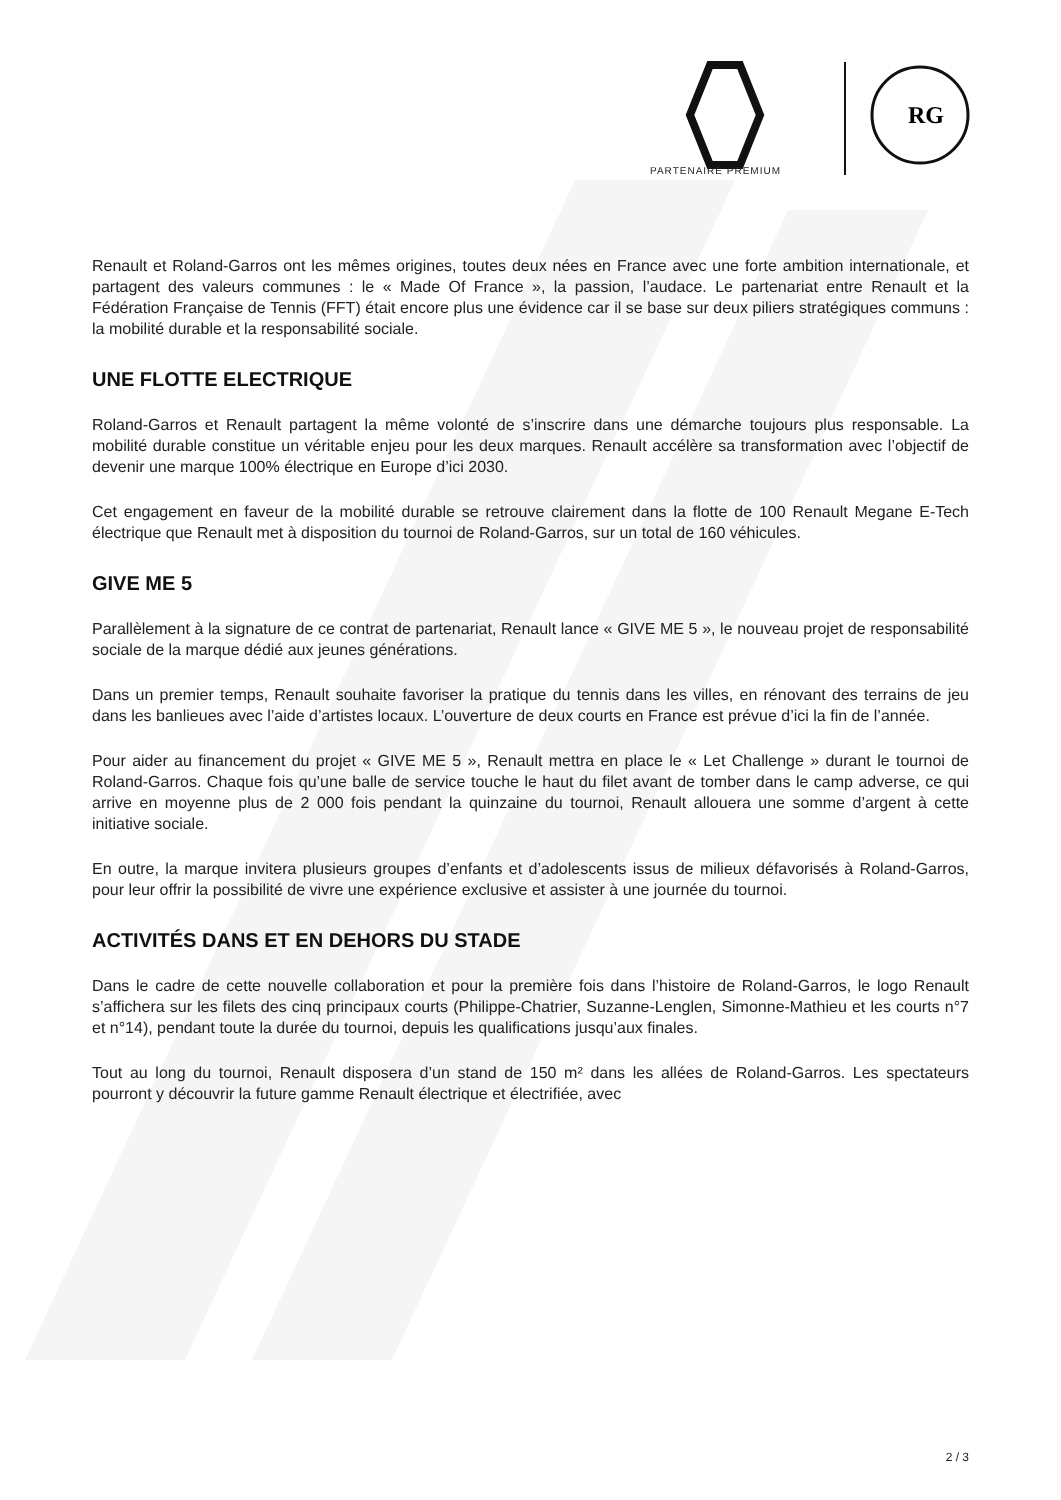RG
PARTENAIRE PREMIUM
Renault et Roland-Garros ont les mêmes origines, toutes deux nées en France avec une forte ambition internationale, et partagent des valeurs communes : le « Made Of France », la passion, l’audace. Le partenariat entre Renault et la Fédération Française de Tennis (FFT) était encore plus une évidence car il se base sur deux piliers stratégiques communs : la mobilité durable et la responsabilité sociale.
UNE FLOTTE ELECTRIQUE
Roland-Garros et Renault partagent la même volonté de s’inscrire dans une démarche toujours plus responsable. La mobilité durable constitue un véritable enjeu pour les deux marques. Renault accélère sa transformation avec l’objectif de devenir une marque 100% électrique en Europe d’ici 2030.
Cet engagement en faveur de la mobilité durable se retrouve clairement dans la flotte de 100 Renault Megane E-Tech électrique que Renault met à disposition du tournoi de Roland-Garros, sur un total de 160 véhicules.
GIVE ME 5
Parallèlement à la signature de ce contrat de partenariat, Renault lance « GIVE ME 5 », le nouveau projet de responsabilité sociale de la marque dédié aux jeunes générations.
Dans un premier temps, Renault souhaite favoriser la pratique du tennis dans les villes, en rénovant des terrains de jeu dans les banlieues avec l’aide d’artistes locaux. L’ouverture de deux courts en France est prévue d’ici la fin de l’année.
Pour aider au financement du projet « GIVE ME 5 », Renault mettra en place le « Let Challenge » durant le tournoi de Roland-Garros. Chaque fois qu’une balle de service touche le haut du filet avant de tomber dans le camp adverse, ce qui arrive en moyenne plus de 2 000 fois pendant la quinzaine du tournoi, Renault allouera une somme d’argent à cette initiative sociale.
En outre, la marque invitera plusieurs groupes d’enfants et d’adolescents issus de milieux défavorisés à Roland-Garros, pour leur offrir la possibilité de vivre une expérience exclusive et assister à une journée du tournoi.
ACTIVITÉS DANS ET EN DEHORS DU STADE
Dans le cadre de cette nouvelle collaboration et pour la première fois dans l’histoire de Roland-Garros, le logo Renault s’affichera sur les filets des cinq principaux courts (Philippe-Chatrier, Suzanne-Lenglen, Simonne-Mathieu et les courts n°7 et n°14), pendant toute la durée du tournoi, depuis les qualifications jusqu’aux finales.
Tout au long du tournoi, Renault disposera d’un stand de 150 m² dans les allées de Roland-Garros. Les spectateurs pourront y découvrir la future gamme Renault électrique et électrifiée, avec
2 / 3